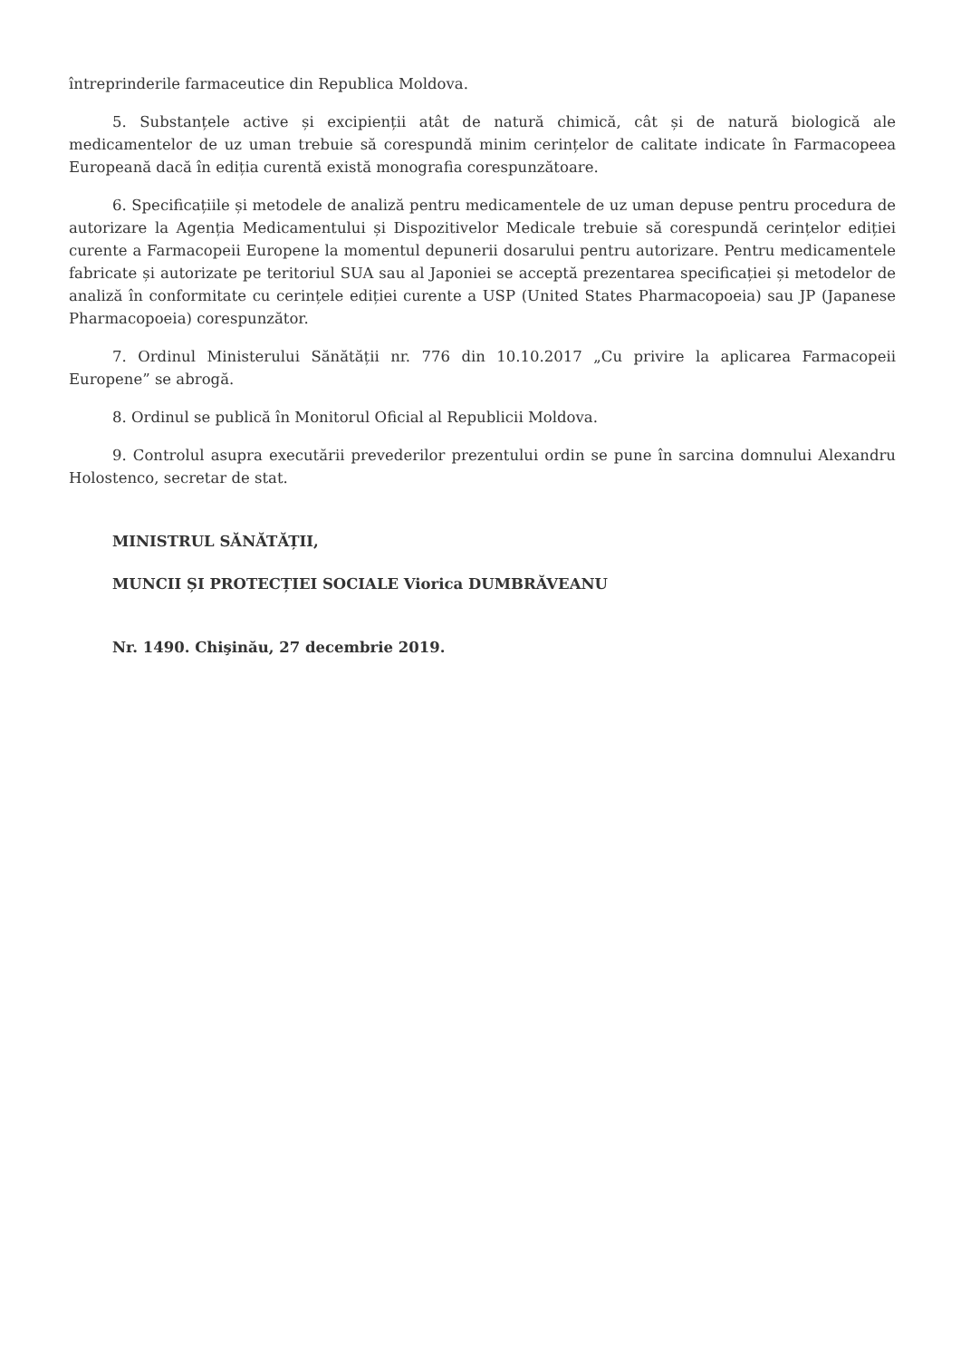întreprinderile farmaceutice din Republica Moldova.
5. Substanțele active și excipienții atât de natură chimică, cât și de natură biologică ale medicamentelor de uz uman trebuie să corespundă minim cerințelor de calitate indicate în Farmacopeea Europeană dacă în ediția curentă există monografia corespunzătoare.
6. Specificațiile și metodele de analiză pentru medicamentele de uz uman depuse pentru procedura de autorizare la Agenția Medicamentului și Dispozitivelor Medicale trebuie să corespundă cerințelor ediției curente a Farmacopeii Europene la momentul depunerii dosarului pentru autorizare. Pentru medicamentele fabricate și autorizate pe teritoriul SUA sau al Japoniei se acceptă prezentarea specificației și metodelor de analiză în conformitate cu cerințele ediției curente a USP (United States Pharmacopoeia) sau JP (Japanese Pharmacopoeia) corespunzător.
7. Ordinul Ministerului Sănătății nr. 776 din 10.10.2017 „Cu privire la aplicarea Farmacopeii Europene” se abrogă.
8. Ordinul se publică în Monitorul Oficial al Republicii Moldova.
9. Controlul asupra executării prevederilor prezentului ordin se pune în sarcina domnului Alexandru Holostenco, secretar de stat.
MINISTRUL SĂNĂTĂȚII,
MUNCII ȘI PROTECȚIEI SOCIALE Viorica DUMBRĂVEANU
Nr. 1490. Chişinău, 27 decembrie 2019.